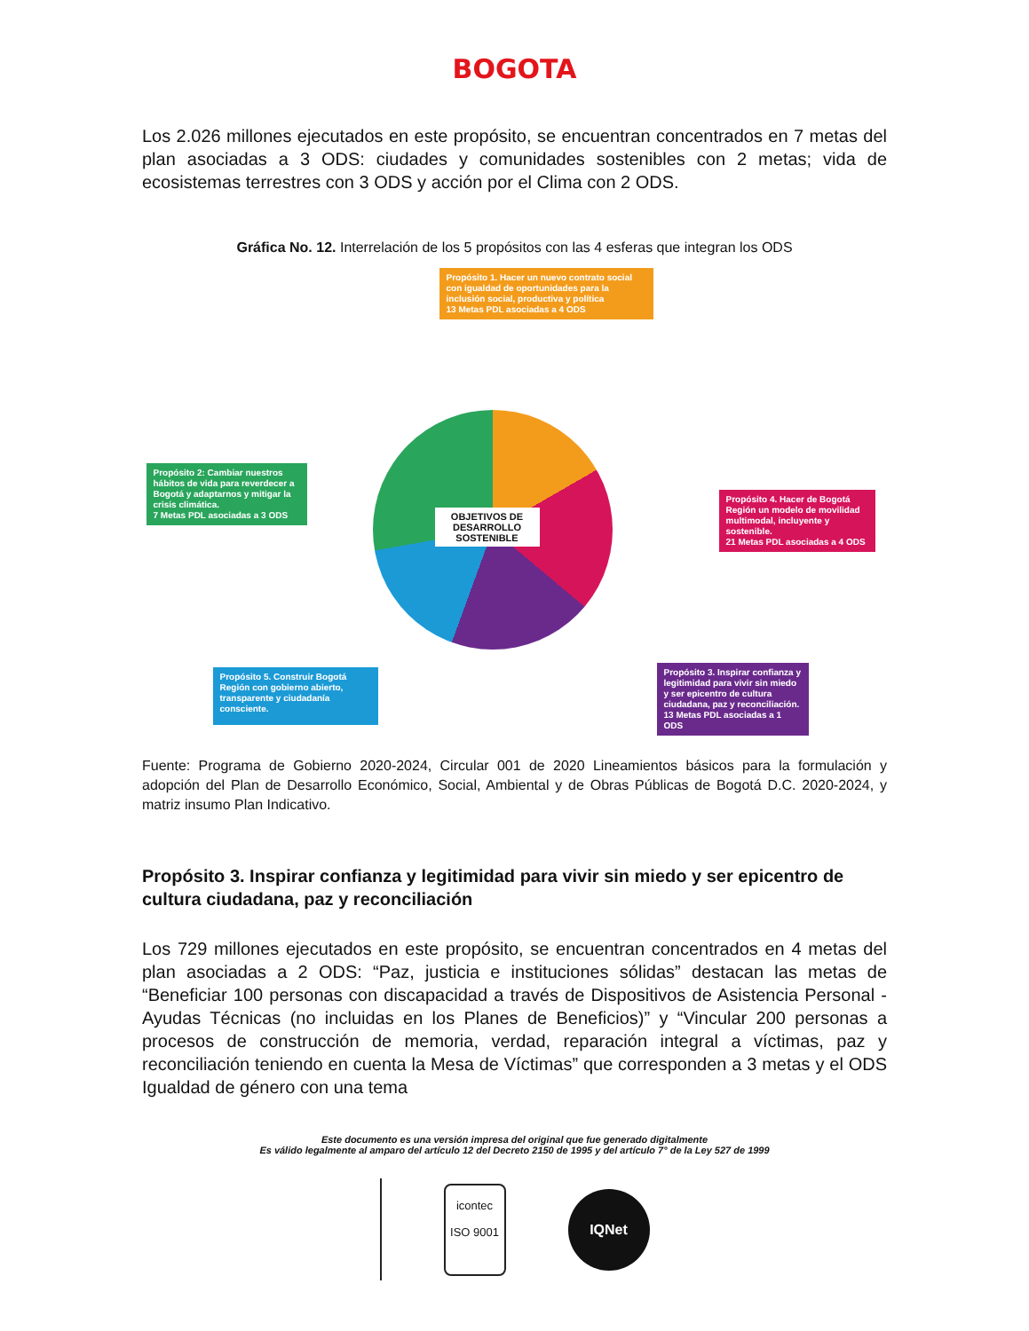BOGOTA
Los 2.026 millones ejecutados en este propósito, se encuentran concentrados en 7 metas del plan asociadas a 3 ODS: ciudades y comunidades sostenibles con 2 metas; vida de ecosistemas terrestres con 3 ODS y acción por el Clima con 2 ODS.
Gráfica No. 12. Interrelación de los 5 propósitos con las 4 esferas que integran los ODS
Propósito 1. Hacer un nuevo contrato social con igualdad de oportunidades para la inclusión social, productiva y política
13 Metas PDL asociadas a 4 ODS
Propósito 2: Cambiar nuestros hábitos de vida para reverdecer a Bogotá y adaptarnos y mitigar la crisis climática.
7 Metas PDL asociadas a 3 ODS
Propósito 4. Hacer de Bogotá Región un modelo de movilidad multimodal, incluyente y sostenible.
21 Metas PDL asociadas a 4 ODS
Propósito 3. Inspirar confianza y legitimidad para vivir sin miedo y ser epicentro de cultura ciudadana, paz y reconciliación.
13 Metas PDL asociadas a 1 ODS
Propósito 5. Construir Bogotá Región con gobierno abierto, transparente y ciudadanía consciente.
OBJETIVOS DE DESARROLLO SOSTENIBLE
Fuente: Programa de Gobierno 2020-2024, Circular 001 de 2020 Lineamientos básicos para la formulación y adopción del Plan de Desarrollo Económico, Social, Ambiental y de Obras Públicas de Bogotá D.C. 2020-2024, y matriz insumo Plan Indicativo.
Propósito 3. Inspirar confianza y legitimidad para vivir sin miedo y ser epicentro de cultura ciudadana, paz y reconciliación
Los 729 millones ejecutados en este propósito, se encuentran concentrados en 4 metas del plan asociadas a 2 ODS: “Paz, justicia e instituciones sólidas” destacan las metas de “Beneficiar 100 personas con discapacidad a través de Dispositivos de Asistencia Personal - Ayudas Técnicas (no incluidas en los Planes de Beneficios)” y “Vincular 200 personas a procesos de construcción de memoria, verdad, reparación integral a víctimas, paz y reconciliación teniendo en cuenta la Mesa de Víctimas” que corresponden a 3 metas y el ODS Igualdad de género con una tema
Este documento es una versión impresa del original que fue generado digitalmente
Es válido legalmente al amparo del artículo 12 del Decreto 2150 de 1995 y del artículo 7° de la Ley 527 de 1999
icontec
ISO 9001
IQNet